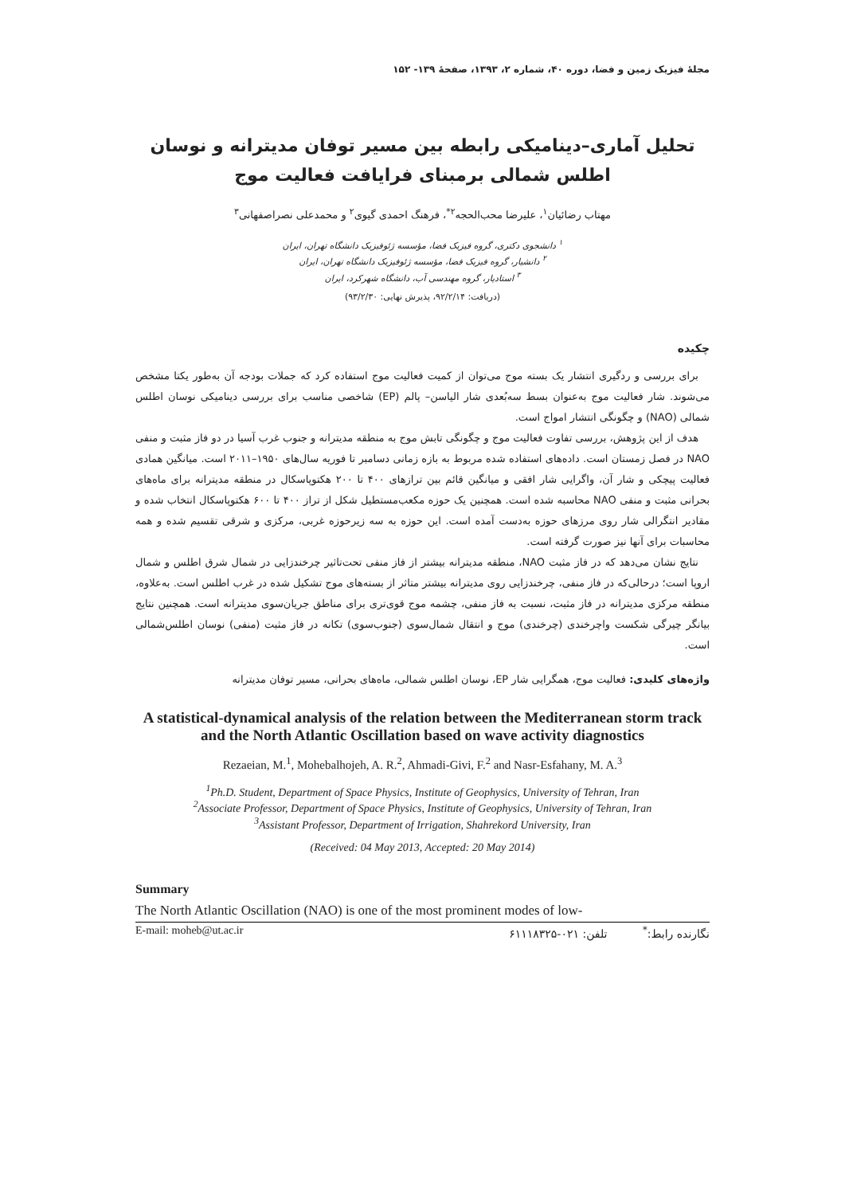مجلهٔ فیزیک زمین و فضا، دوره ۴۰، شماره ۲، ۱۳۹۳، صفحهٔ ۱۳۹- ۱۵۲
تحلیل آماری–دینامیکی رابطه بین مسیر توفان مدیترانه و نوسان اطلس شمالی برمبنای فرایافت فعالیت موج
مهتاب رضائیان<sup>۱</sup>، علیرضا محب‌الحجه<sup>۲*</sup>، فرهنگ احمدی گیوی<sup>۲</sup> و محمدعلی نصراصفهانی<sup>۳</sup>
<sup>۱</sup> دانشجوی دکتری، گروه فیزیک فضا، مؤسسه ژئوفیزیک دانشگاه تهران، ایران
<sup>۲</sup> دانشیار، گروه فیزیک فضا، مؤسسه ژئوفیزیک دانشگاه تهران، ایران
<sup>۳</sup> استادیار، گروه مهندسی آب، دانشگاه شهرکرد، ایران
(دریافت: ۹۲/۲/۱۴، پذیرش نهایی: ۹۳/۲/۳۰)
چکیده
برای بررسی و ردگیری انتشار یک بسته موج می‌توان از کمیت فعالیت موج استفاده کرد که جملات بودجه آن به‌طور یکتا مشخص می‌شوند. شار فعالیت موج به‌عنوان بسط سه‌بُعدی شار الیاسن– پالم (EP) شاخصی مناسب برای بررسی دینامیکی نوسان اطلس شمالی (NAO) و چگونگی انتشار امواج است.
هدف از این پژوهش، بررسی تفاوت فعالیت موج و چگونگی تابش موج به منطقه مدیترانه و جنوب غرب آسیا در دو فاز مثبت و منفی NAO در فصل زمستان است. داده‌های استفاده شده مربوط به بازه زمانی دسامبر تا فوریه سال‌های ۱۹۵۰–۲۰۱۱ است. میانگین همادی فعالیت پیچکی و شار آن، واگرایی شار افقی و میانگین قائم بین ترازهای ۴۰۰ تا ۲۰۰ هکتوپاسکال در منطقه مدیترانه برای ماه‌های بحرانی مثبت و منفی NAO محاسبه شده است. همچنین یک حوزه مکعب‌مستطیل شکل از تراز ۴۰۰ تا ۶۰۰ هکتوپاسکال انتخاب شده و مقادیر انتگرالی شار روی مرزهای حوزه به‌دست آمده است. این حوزه به سه زیرحوزه غربی، مرکزی و شرقی تقسیم شده و همه محاسبات برای آنها نیز صورت گرفته است.
نتایج نشان می‌دهد که در فاز مثبت NAO، منطقه مدیترانه بیشتر از فاز منفی تحت‌تاثیر چرخندزایی در شمال شرق اطلس و شمال اروپا است؛ درحالی‌که در فاز منفی، چرخندزایی روی مدیترانه بیشتر متاثر از بسته‌های موج تشکیل شده در غرب اطلس است. به‌علاوه، منطقه مرکزی مدیترانه در فاز مثبت، نسبت به فاز منفی، چشمه موج قوی‌تری برای مناطق جریان‌سوی مدیترانه است. همچنین نتایج بیانگر چیرگی شکست واچرخندی (چرخندی) موج و انتقال شمال‌سوی (جنوب‌سوی) تکانه در فاز مثبت (منفی) نوسان اطلس‌شمالی است.
واژه‌های کلیدی: فعالیت موج، همگرایی شار EP، نوسان اطلس شمالی، ماه‌های بحرانی، مسیر توفان مدیترانه
A statistical-dynamical analysis of the relation between the Mediterranean storm track and the North Atlantic Oscillation based on wave activity diagnostics
Rezaeian, M.<sup>1</sup>, Mohebalhojeh, A. R.<sup>2</sup>, Ahmadi-Givi, F.<sup>2</sup> and Nasr-Esfahany, M. A.<sup>3</sup>
<sup>1</sup> Ph.D. Student, Department of Space Physics, Institute of Geophysics, University of Tehran, Iran
<sup>2</sup> Associate Professor, Department of Space Physics, Institute of Geophysics, University of Tehran, Iran
<sup>3</sup> Assistant Professor, Department of Irrigation, Shahrekord University, Iran
(Received: 04 May 2013, Accepted: 20 May 2014)
Summary
The North Atlantic Oscillation (NAO) is one of the most prominent modes of low-
E-mail: moheb@ut.ac.ir نگارنده رابط:<sup>*</sup> تلفن: ۰۲۱-۶۱۱۱۸۳۲۵